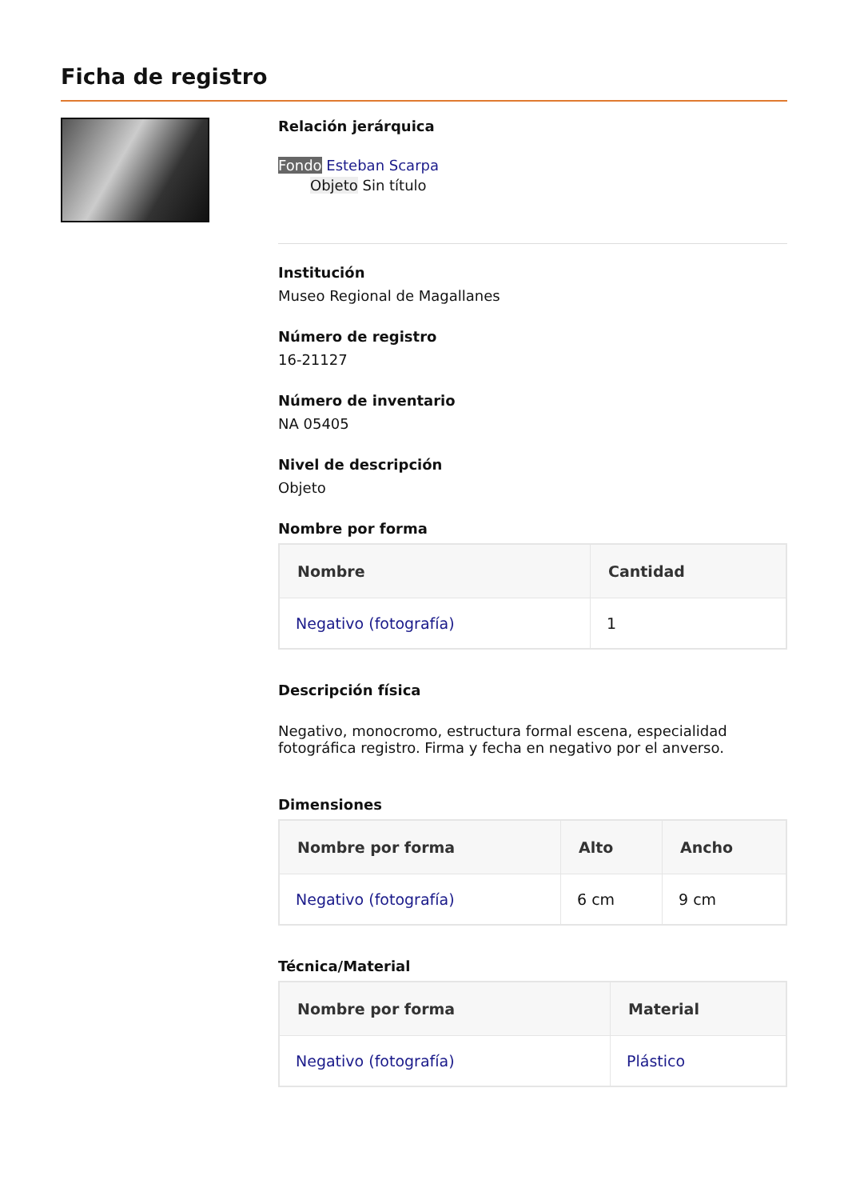Ficha de registro
Relación jerárquica
Fondo Esteban Scarpa
Objeto Sin título
Institución
Museo Regional de Magallanes
Número de registro
16-21127
Número de inventario
NA 05405
Nivel de descripción
Objeto
Nombre por forma
| Nombre | Cantidad |
| --- | --- |
| Negativo (fotografía) | 1 |
Descripción física
Negativo, monocromo, estructura formal escena, especialidad fotográfica registro. Firma y fecha en negativo por el anverso.
Dimensiones
| Nombre por forma | Alto | Ancho |
| --- | --- | --- |
| Negativo (fotografía) | 6 cm | 9 cm |
Técnica/Material
| Nombre por forma | Material |
| --- | --- |
| Negativo (fotografía) | Plástico |